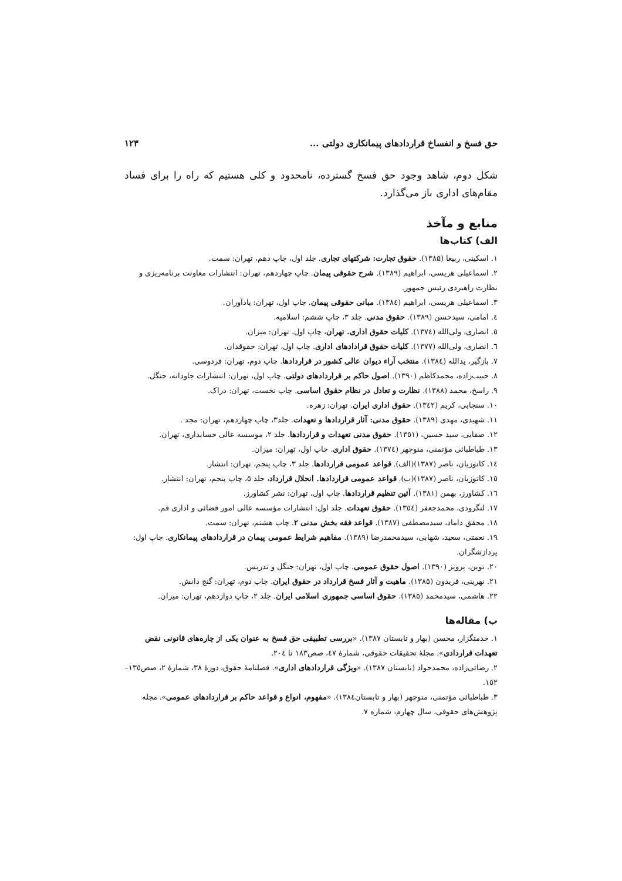حق فسخ و انفساخ قراردادهای پیمانکاری دولتی ... ۱۲۳
شکل دوم، شاهد وجود حق فسخ گسترده، نامحدود و کلی هستیم که راه را برای فساد مقام‌های اداری باز می‌گذارد.
منابع و مآخذ
الف) کتاب‌ها
۱. اسکینی، ربیعا (۱۳۸۵). حقوق تجارت: شرکتهای تجاری. جلد اول، چاپ دهم، تهران: سمت.
۲. اسماعیلی هریسی، ابراهیم (۱۳۸۹). شرح حقوقی پیمان. چاپ چهاردهم، تهران: انتشارات معاونت برنامه‌ریزی و نظارت راهبردی رئیس جمهور.
۳. اسماعیلی هریسی، ابراهیم (۱۳۸٤). مبانی حقوقی پیمان. چاپ اول، تهران: یادآوران.
٤. امامی، سیدحسن (۱۳۸۹). حقوق مدنی. جلد ۳، چاپ ششم: اسلامیه.
٥. انصاری، ولی‌الله (۱۳۷٤). کلیات حقوق اداری. تهران، چاپ اول، تهران: میزان.
٦. انصاری، ولی‌الله (۱۳۷۷). کلیات حقوق قرادادهای اداری. چاپ اول، تهران: حقوقدان.
۷. بازگیر، یدالله (۱۳۸٤). منتخب آراء دیوان عالی کشور در قراردادها. چاپ دوم، تهران: فردوسی.
۸. حبیب‌زاده، محمدکاظم (۱۳۹۰). اصول حاکم بر قراردادهای دولتی. چاپ اول، تهران: انتشارات جاودانه، جنگل.
۹. راسخ، محمد (۱۳۸۸). نظارت و تعادل در نظام حقوق اساسی. چاپ نخست، تهران: دراک.
۱۰. سنجابی، کریم (۱۳٤۲). حقوق اداری ایران. تهران: زهره.
۱۱. شهیدی، مهدی (۱۳۸۹). حقوق مدنی: آثار قراردادها و تعهدات. جلد۳، چاپ چهاردهم، تهران: مجد .
۱۲. صفایی، سید حسین، (۱۳٥۱). حقوق مدنی تعهدات و قراردادها. جلد ۲، موسسه عالی حسابداری، تهران.
۱۳. طباطبائی مؤتمنی، منوچهر (۱۳۷٤). حقوق اداری. چاپ اول، تهران: میزان.
۱٤. کاتوزیان، ناصر (۱۳۸۷)(الف). قواعد عمومی قراردادها. جلد ۳، چاپ پنجم، تهران: انتشار.
۱٥. کاتوزیان، ناصر (۱۳۸۷)(ب). قواعد عمومی قراردادها. انحلال قرارداد، جلد ٥، چاپ پنجم، تهران: انتشار.
۱٦. کشاورز، بهمن (۱۳۸۱). آئین تنظیم قراردادها. چاپ اول، تهران: نشر کشاورز.
۱۷. لنگرودی، محمدجعفر (۱۳٥٤). حقوق تعهدات. جلد اول: انتشارات مؤسسه عالی امور قضائی و اداری قم.
۱۸. محقق داماد، سیدمصطفی (۱۳۸۷). قواعد فقه بخش مدنی ۲. چاپ هشتم، تهران: سمت.
۱۹. نعمتی، سعید، شهابی، سیدمحمدرضا (۱۳۸۹). مفاهیم شرایط عمومی پیمان در قراردادهای پیمانکاری. چاپ اول: پردازشگران.
۲۰. نوین، پرویز (۱۳۹۰). اصول حقوق عمومی. چاپ اول، تهران: جنگل و تدریس.
۲۱. نهرینی، فریدون (۱۳۸٥). ماهیت و آثار فسخ قرارداد در حقوق ایران. چاپ دوم، تهران: گنج دانش.
۲۲. هاشمی، سیدمحمد (۱۳۸٥). حقوق اساسی جمهوری اسلامی ایران. جلد ۲، چاپ دوازدهم، تهران: میزان.
ب) مقاله‌ها
۱. خدمتگزار، محسن (بهار و تابستان ۱۳۸۷). «بررسی تطبیقی حق فسخ به عنوان یکی از چاره‌های قانونی نقض تعهدات قراردادی». مجلهٔ تحقیقات حقوقی، شمارهٔ ٤۷، صص۱۸۳ تا ۲۰٤.
۲. رضائی‌زاده، محمدجواد (تابستان ۱۳۸۷). «ویژگی قراردادهای اداری». فصلنامهٔ حقوق، دورهٔ ۳۸، شمارهٔ ۲، صص۱۳٥–۱٥۲.
۳. طباطبائی مؤتمنی، منوچهر (بهار و تابستان۱۳۸٤). «مفهوم، انواع و قواعد حاکم بر قراردادهای عمومی». مجله پژوهش‌های حقوقی، سال چهارم، شماره ۷.